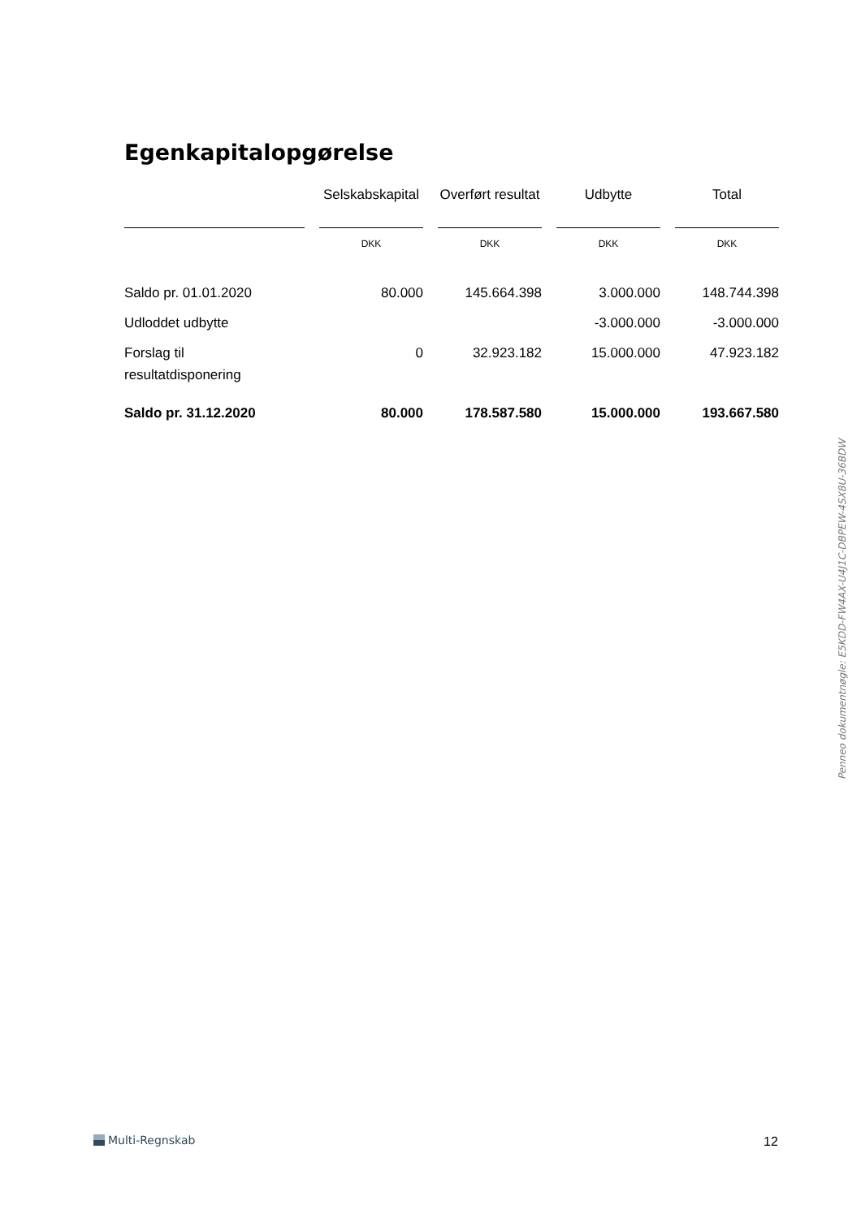Egenkapitalopgørelse
| | Selskabskapital | Overført resultat | Udbytte | Total |
| --- | --- | --- | --- | --- |
| | DKK | DKK | DKK | DKK |
| Saldo pr. 01.01.2020 | 80.000 | 145.664.398 | 3.000.000 | 148.744.398 |
| Udloddet udbytte | | | -3.000.000 | -3.000.000 |
| Forslag til resultatdisponering | 0 | 32.923.182 | 15.000.000 | 47.923.182 |
| Saldo pr. 31.12.2020 | 80.000 | 178.587.580 | 15.000.000 | 193.667.580 |
Penneo dokumentnøgle: E5KDD-FW4AX-U4J1C-DBPEW-4SX8U-36BDW
Multi-Regnskab 12